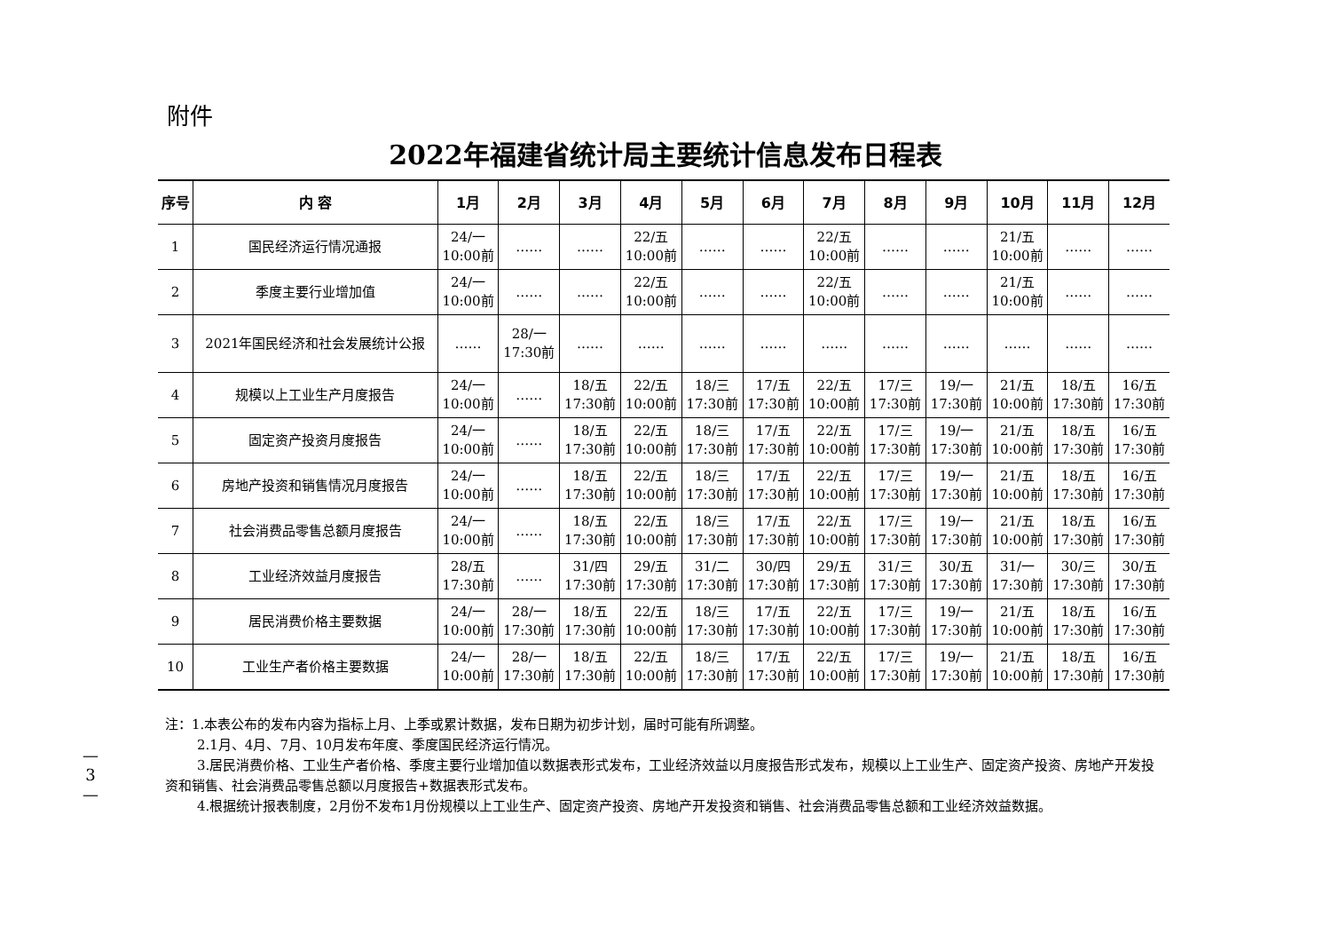附件
2022年福建省统计局主要统计信息发布日程表
| 序号 | 内 容 | 1月 | 2月 | 3月 | 4月 | 5月 | 6月 | 7月 | 8月 | 9月 | 10月 | 11月 | 12月 |
| --- | --- | --- | --- | --- | --- | --- | --- | --- | --- | --- | --- | --- | --- |
| 1 | 国民经济运行情况通报 | 24/一 10:00前 | …… | …… | 22/五 10:00前 | …… | …… | 22/五 10:00前 | …… | …… | 21/五 10:00前 | …… | …… |
| 2 | 季度主要行业增加值 | 24/一 10:00前 | …… | …… | 22/五 10:00前 | …… | …… | 22/五 10:00前 | …… | …… | 21/五 10:00前 | …… | …… |
| 3 | 2021年国民经济和社会发展统计公报 | …… | 28/一 17:30前 | …… | …… | …… | …… | …… | …… | …… | …… | …… | …… |
| 4 | 规模以上工业生产月度报告 | 24/一 10:00前 | …… | 18/五 17:30前 | 22/五 10:00前 | 18/三 17:30前 | 17/五 17:30前 | 22/五 10:00前 | 17/三 17:30前 | 19/一 17:30前 | 21/五 10:00前 | 18/五 17:30前 | 16/五 17:30前 |
| 5 | 固定资产投资月度报告 | 24/一 10:00前 | …… | 18/五 17:30前 | 22/五 10:00前 | 18/三 17:30前 | 17/五 17:30前 | 22/五 10:00前 | 17/三 17:30前 | 19/一 17:30前 | 21/五 10:00前 | 18/五 17:30前 | 16/五 17:30前 |
| 6 | 房地产投资和销售情况月度报告 | 24/一 10:00前 | …… | 18/五 17:30前 | 22/五 10:00前 | 18/三 17:30前 | 17/五 17:30前 | 22/五 10:00前 | 17/三 17:30前 | 19/一 17:30前 | 21/五 10:00前 | 18/五 17:30前 | 16/五 17:30前 |
| 7 | 社会消费品零售总额月度报告 | 24/一 10:00前 | …… | 18/五 17:30前 | 22/五 10:00前 | 18/三 17:30前 | 17/五 17:30前 | 22/五 10:00前 | 17/三 17:30前 | 19/一 17:30前 | 21/五 10:00前 | 18/五 17:30前 | 16/五 17:30前 |
| 8 | 工业经济效益月度报告 | 28/五 17:30前 | …… | 31/四 17:30前 | 29/五 17:30前 | 31/二 17:30前 | 30/四 17:30前 | 29/五 17:30前 | 31/三 17:30前 | 30/五 17:30前 | 31/一 17:30前 | 30/三 17:30前 | 30/五 17:30前 |
| 9 | 居民消费价格主要数据 | 24/一 10:00前 | 28/一 17:30前 | 18/五 17:30前 | 22/五 10:00前 | 18/三 17:30前 | 17/五 17:30前 | 22/五 10:00前 | 17/三 17:30前 | 19/一 17:30前 | 21/五 10:00前 | 18/五 17:30前 | 16/五 17:30前 |
| 10 | 工业生产者价格主要数据 | 24/一 10:00前 | 28/一 17:30前 | 18/五 17:30前 | 22/五 10:00前 | 18/三 17:30前 | 17/五 17:30前 | 22/五 10:00前 | 17/三 17:30前 | 19/一 17:30前 | 21/五 10:00前 | 18/五 17:30前 | 16/五 17:30前 |
注：1.本表公布的发布内容为指标上月、上季或累计数据，发布日期为初步计划，届时可能有所调整。
2.1月、4月、7月、10月发布年度、季度国民经济运行情况。
3.居民消费价格、工业生产者价格、季度主要行业增加值以数据表形式发布，工业经济效益以月度报告形式发布，规模以上工业生产、固定资产投资、房地产开发投资和销售、社会消费品零售总额以月度报告+数据表形式发布。
4.根据统计报表制度，2月份不发布1月份规模以上工业生产、固定资产投资、房地产开发投资和销售、社会消费品零售总额和工业经济效益数据。
—
3
—